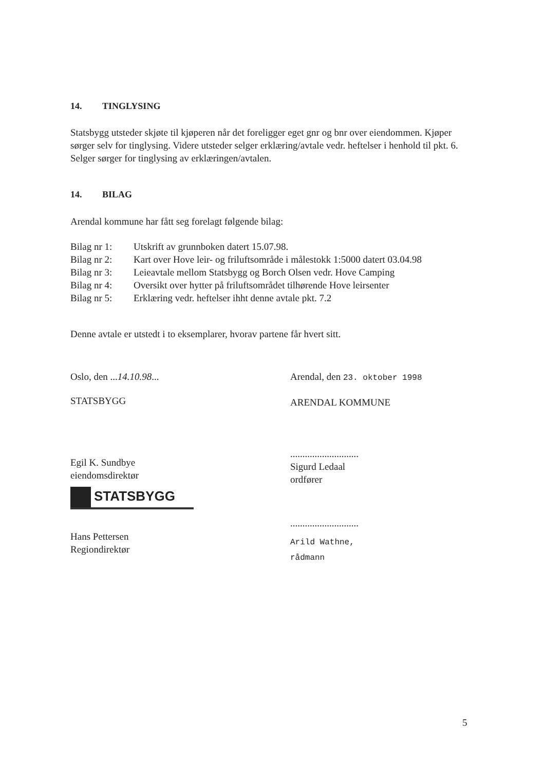14. TINGLYSING
Statsbygg utsteder skjøte til kjøperen når det foreligger eget gnr og bnr over eiendommen. Kjøper sørger selv for tinglysing. Videre utsteder selger erklæring/avtale vedr. heftelser i henhold til pkt. 6. Selger sørger for tinglysing av erklæringen/avtalen.
14. BILAG
Arendal kommune har fått seg forelagt følgende bilag:
| Bilag nr 1: | Utskrift av grunnboken datert 15.07.98. |
| Bilag nr 2: | Kart over Hove leir- og friluftsområde i målestokk 1:5000 datert 03.04.98 |
| Bilag nr 3: | Leieavtale mellom Statsbygg og Borch Olsen vedr. Hove Camping |
| Bilag nr 4: | Oversikt over hytter på friluftsområdet tilhørende Hove leirsenter |
| Bilag nr 5: | Erklæring vedr. heftelser ihht denne avtale pkt. 7.2 |
Denne avtale er utstedt i to eksemplarer, hvorav partene får hvert sitt.
Oslo, den ...14.10.98...
STATSBYGG
Egil K. Sundbye
eiendomsdirektør
STATSBYGG
Hans Pettersen
Regiondirektør
Arendal, den 23. oktober 1998
ARENDAL KOMMUNE
............................
Sigurd Ledaal
ordfører
............................
Arild Wathne,
rådmann
5